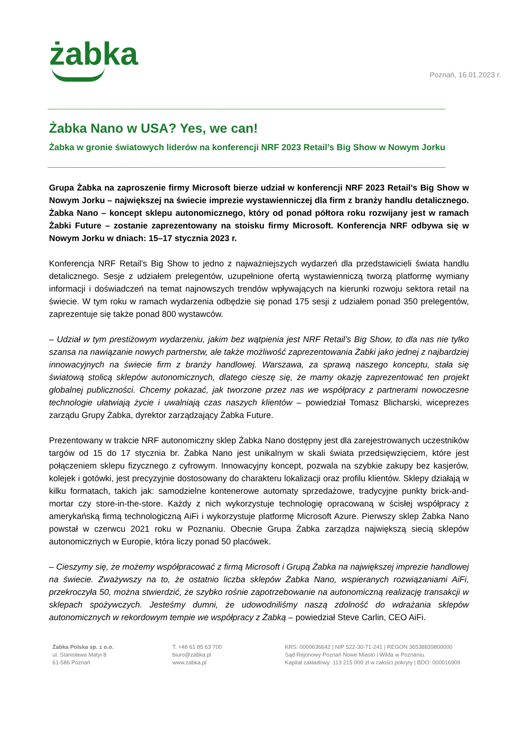żabka
Poznań, 16.01.2023 r.
Żabka Nano w USA? Yes, we can!
Żabka w gronie światowych liderów na konferencji NRF 2023 Retail’s Big Show w Nowym Jorku
Grupa Żabka na zaproszenie firmy Microsoft bierze udział w konferencji NRF 2023 Retail’s Big Show w Nowym Jorku – największej na świecie imprezie wystawienniczej dla firm z branży handlu detalicznego. Żabka Nano – koncept sklepu autonomicznego, który od ponad półtora roku rozwijany jest w ramach Żabki Future – zostanie zaprezentowany na stoisku firmy Microsoft. Konferencja NRF odbywa się w Nowym Jorku w dniach: 15–17 stycznia 2023 r.
Konferencja NRF Retail's Big Show to jedno z najważniejszych wydarzeń dla przedstawicieli świata handlu detalicznego. Sesje z udziałem prelegentów, uzupełnione ofertą wystawienniczą tworzą platformę wymiany informacji i doświadczeń na temat najnowszych trendów wpływających na kierunki rozwoju sektora retail na świecie. W tym roku w ramach wydarzenia odbędzie się ponad 175 sesji z udziałem ponad 350 prelegentów, zaprezentuje się także ponad 800 wystawców.
– Udział w tym prestiżowym wydarzeniu, jakim bez wątpienia jest NRF Retail’s Big Show, to dla nas nie tylko szansa na nawiązanie nowych partnerstw, ale także możliwość zaprezentowania Żabki jako jednej z najbardziej innowacyjnych na świecie firm z branży handlowej. Warszawa, za sprawą naszego konceptu, stała się światową stolicą sklepów autonomicznych, dlatego cieszę się, że mamy okazję zaprezentować ten projekt globalnej publiczności. Chcemy pokazać, jak tworzone przez nas we współpracy z partnerami nowoczesne technologie ułatwiają życie i uwalniają czas naszych klientów – powiedział Tomasz Blicharski, wiceprezes zarządu Grupy Żabka, dyrektor zarządzający Żabka Future.
Prezentowany w trakcie NRF autonomiczny sklep Żabka Nano dostępny jest dla zarejestrowanych uczestników targów od 15 do 17 stycznia br. Żabka Nano jest unikalnym w skali świata przedsięwzięciem, które jest połączeniem sklepu fizycznego z cyfrowym. Innowacyjny koncept, pozwala na szybkie zakupy bez kasjerów, kolejek i gotówki, jest precyzyjnie dostosowany do charakteru lokalizacji oraz profilu klientów. Sklepy działają w kilku formatach, takich jak: samodzielne kontenerowe automaty sprzedażowe, tradycyjne punkty brick-and-mortar czy store-in-the-store. Każdy z nich wykorzystuje technologię opracowaną w ścisłej współpracy z amerykańską firmą technologiczną AiFi i wykorzystuje platformę Microsoft Azure. Pierwszy sklep Żabka Nano powstał w czerwcu 2021 roku w Poznaniu. Obecnie Grupa Żabka zarządza największą siecią sklepów autonomicznych w Europie, która liczy ponad 50 placówek.
– Cieszymy się, że możemy współpracować z firmą Microsoft i Grupą Żabka na największej imprezie handlowej na świecie. Zważywszy na to, że ostatnio liczba sklepów Żabka Nano, wspieranych rozwiązaniami AiFi, przekroczyła 50, można stwierdzić, że szybko rośnie zapotrzebowanie na autonomiczną realizację transakcji w sklepach spożywczych. Jesteśmy dumni, że udowodniliśmy naszą zdolność do wdrażania sklepów autonomicznych w rekordowym tempie we współpracy z Żabką – powiedział Steve Carlin, CEO AiFi.
Żabka Polska sp. z o.o.
ul. Stanisława Matyi 8
61-586 Poznań
T: +48 61 85 63 700
biuro@zabka.pl
www.zabka.pl
KRS: 0000636642 | NIP 522-30-71-241 | REGON 36538839800000
Sąd Rejonowy Poznań Nowe Miasto i Wilda w Poznaniu.
Kapitał zakładowy: 113 215 000 zł w całości pokryty | BDO: 000016909